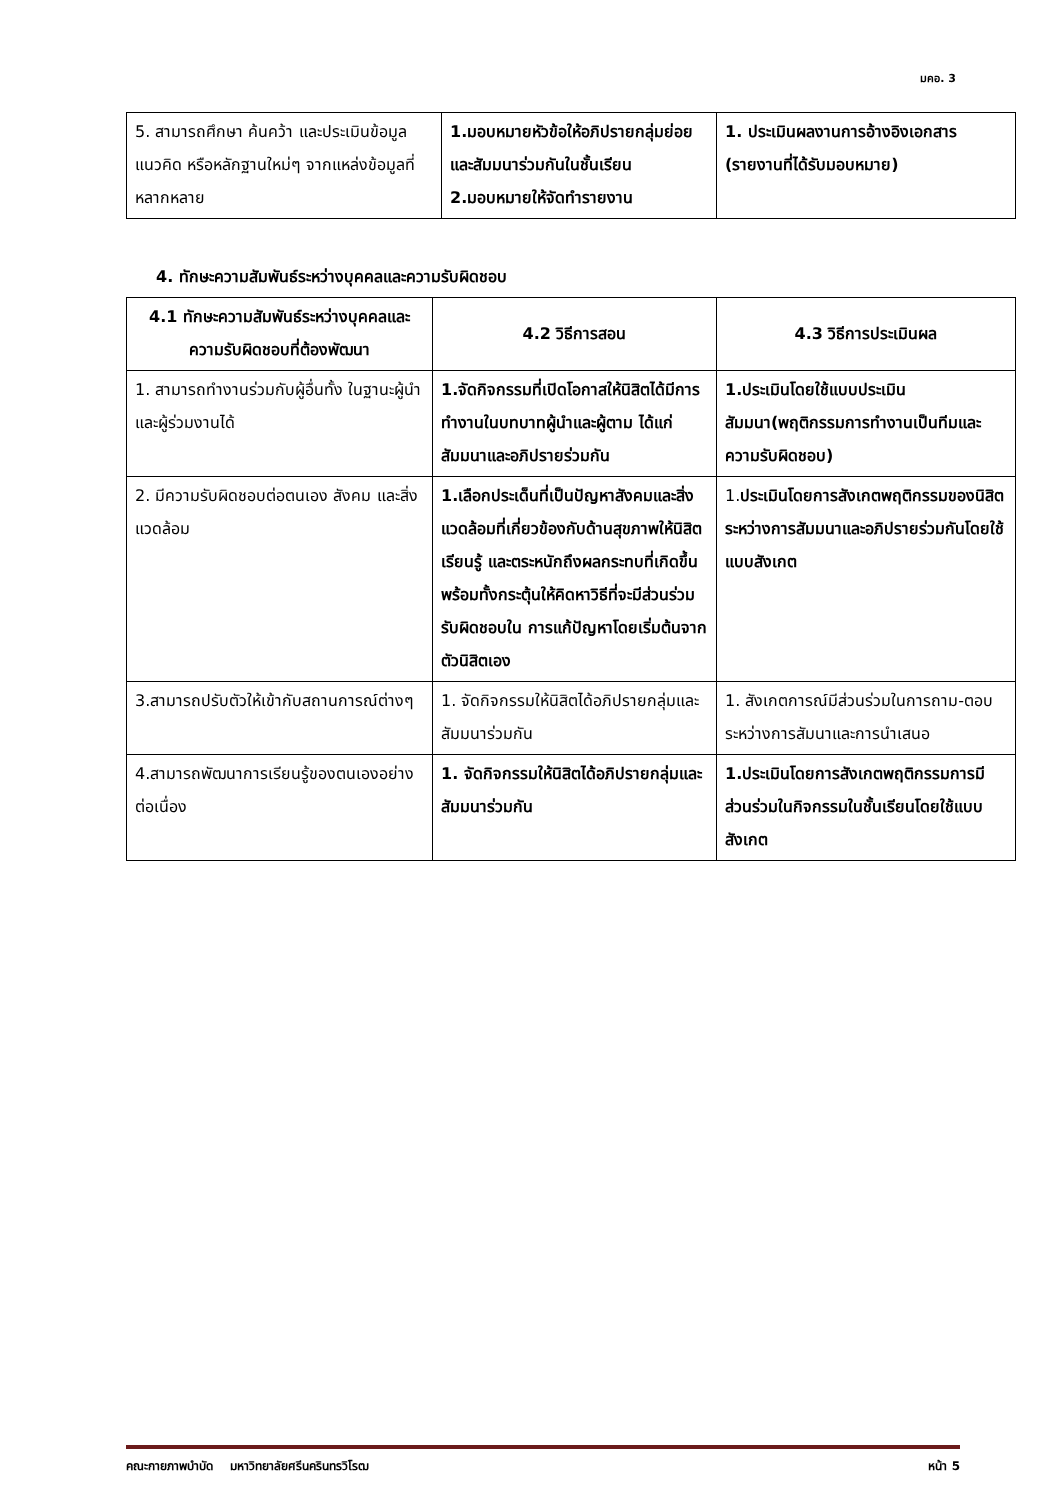มคอ. 3
| 5. สามารถศึกษา ค้นคว้า และประเมินข้อมูล แนวคิด หรือหลักฐานใหม่ๆ จากแหล่งข้อมูลที่หลากหลาย | 1.มอบหมายหัวข้อให้อภิปรายกลุ่มย่อยและสัมมนาร่วมกันในชั้นเรียน 2.มอบหมายให้จัดทำรายงาน | 1. ประเมินผลงานการอ้างอิงเอกสาร (รายงานที่ได้รับมอบหมาย) |
4. ทักษะความสัมพันธ์ระหว่างบุคคลและความรับผิดชอบ
| 4.1 ทักษะความสัมพันธ์ระหว่างบุคคลและความรับผิดชอบที่ต้องพัฒนา | 4.2 วิธีการสอน | 4.3 วิธีการประเมินผล |
| --- | --- | --- |
| 1. สามารถทำงานร่วมกับผู้อื่นทั้ง ในฐานะผู้นำและผู้ร่วมงานได้ | 1.จัดกิจกรรมที่เปิดโอกาสให้นิสิตได้มีการทำงานในบทบาทผู้นำและผู้ตาม ได้แก่ สัมมนาและอภิปรายร่วมกัน | 1.ประเมินโดยใช้แบบประเมินสัมมนา(พฤติกรรมการทำงานเป็นทีมและความรับผิดชอบ) |
| 2. มีความรับผิดชอบต่อตนเอง สังคม และสิ่งแวดล้อม | 1.เลือกประเด็นที่เป็นปัญหาสังคมและสิ่งแวดล้อมที่เกี่ยวข้องกับด้านสุขภาพให้นิสิตเรียนรู้ และตระหนักถึงผลกระทบที่เกิดขึ้นพร้อมทั้งกระตุ้นให้คิดหาวิธีที่จะมีส่วนร่วมรับผิดชอบใน การแก้ปัญหาโดยเริ่มต้นจาก ตัวนิสิตเอง | 1. ประเมินโดยการสังเกตพฤติกรรมของนิสิตระหว่างการสัมมนาและอภิปรายร่วมกันโดยใช้แบบสังเกต |
| 3.สามารถปรับตัวให้เข้ากับสถานการณ์ต่างๆ | 1. จัดกิจกรรมให้นิสิตได้อภิปรายกลุ่มและสัมมนาร่วมกัน | 1. สังเกตการณ์มีส่วนร่วมในการถาม-ตอบระหว่างการสัมนาและการนำเสนอ |
| 4.สามารถพัฒนาการเรียนรู้ของตนเองอย่างต่อเนื่อง | 1. จัดกิจกรรมให้นิสิตได้อภิปรายกลุ่มและสัมมนาร่วมกัน | 1.ประเมินโดยการสังเกตพฤติกรรมการมีส่วนร่วมในกิจกรรมในชั้นเรียนโดยใช้แบบสังเกต |
คณะกายภาพบำบัด มหาวิทยาลัยศรีนครินทรวิโรฒ หน้า 5